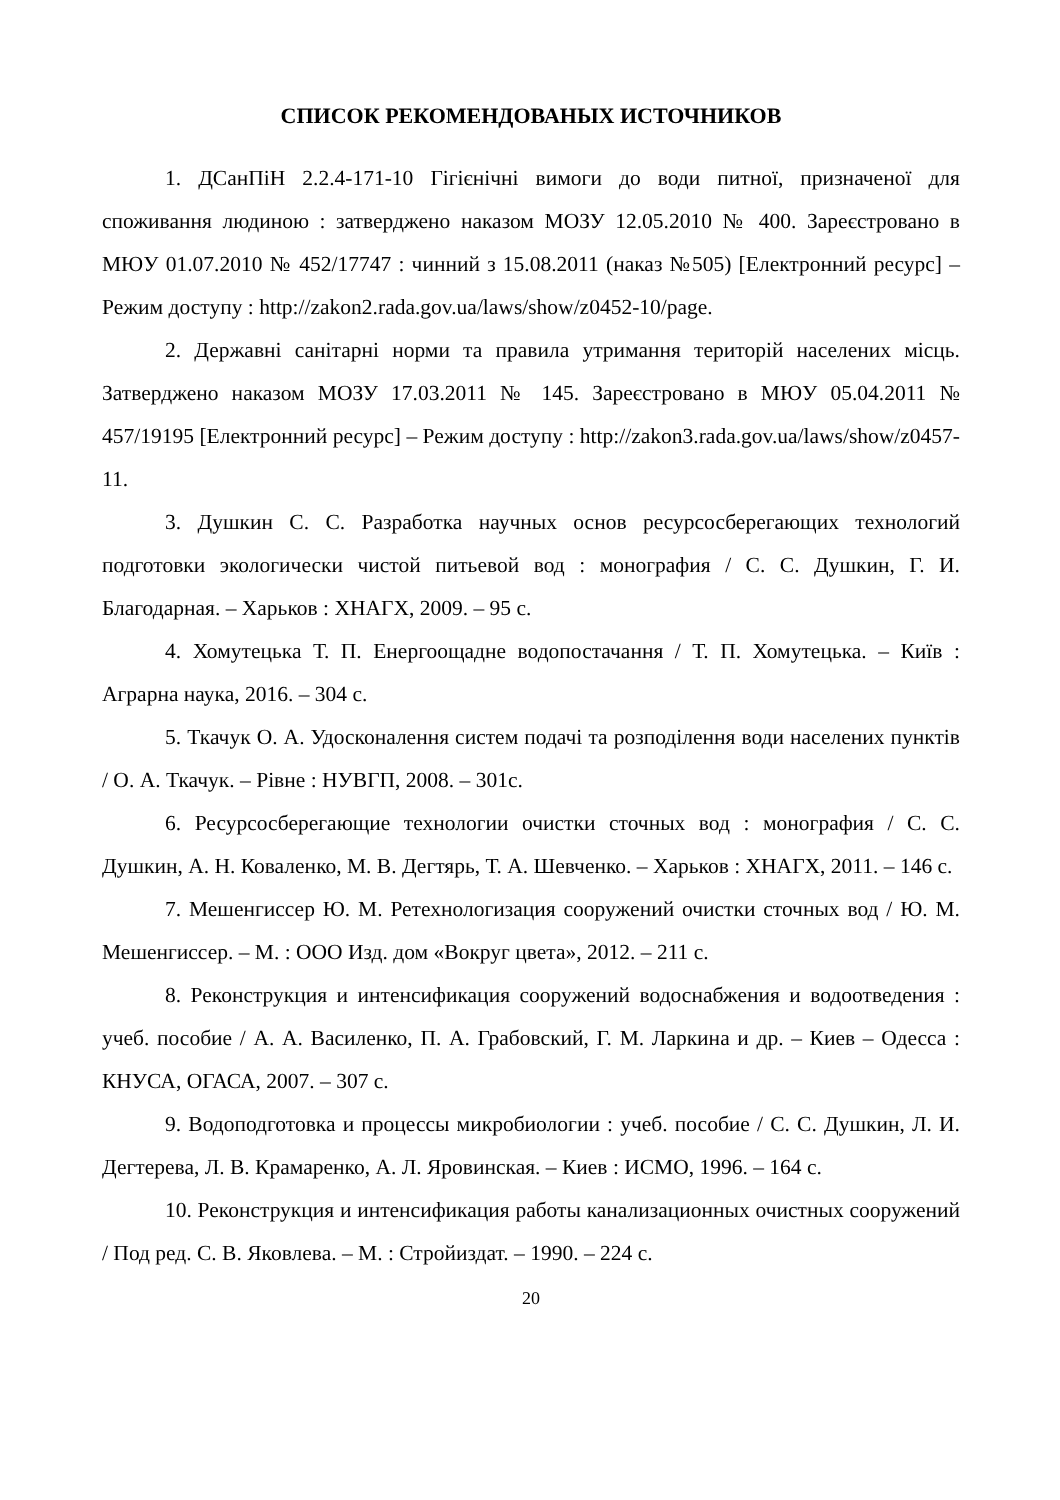СПИСОК РЕКОМЕНДОВАНЫХ ИСТОЧНИКОВ
1. ДСанПіН 2.2.4-171-10 Гігієнічні вимоги до води питної, призначеної для споживання людиною : затверджено наказом МОЗУ 12.05.2010 № 400. Зареєстровано в МЮУ 01.07.2010 № 452/17747 : чинний з 15.08.2011 (наказ №505) [Електронний ресурс] – Режим доступу : http://zakon2.rada.gov.ua/laws/show/z0452-10/page.
2. Державні санітарні норми та правила утримання територій населених місць. Затверджено наказом МОЗУ 17.03.2011 № 145. Зареєстровано в МЮУ 05.04.2011 № 457/19195 [Електронний ресурс] – Режим доступу : http://zakon3.rada.gov.ua/laws/show/z0457-11.
3. Душкин С. С. Разработка научных основ ресурсосберегающих технологий подготовки экологически чистой питьевой вод : монография / С. С. Душкин, Г. И. Благодарная. – Харьков : ХНАГХ, 2009. – 95 с.
4. Хомутецька Т. П. Енергоощадне водопостачання / Т. П. Хомутецька. – Київ : Аграрна наука, 2016. – 304 с.
5. Ткачук О. А. Удосконалення систем подачі та розподілення води населених пунктів / О. А. Ткачук. – Рівне : НУВГП, 2008. – 301с.
6. Ресурсосберегающие технологии очистки сточных вод : монография / С. С. Душкин, А. Н. Коваленко, М. В. Дегтярь, Т. А. Шевченко. – Харьков : ХНАГХ, 2011. – 146 с.
7. Мешенгиссер Ю. М. Ретехнологизация сооружений очистки сточных вод / Ю. М. Мешенгиссер. – М. : ООО Изд. дом «Вокруг цвета», 2012. – 211 с.
8. Реконструкция и интенсификация сооружений водоснабжения и водоотведения : учеб. пособие / А. А. Василенко, П. А. Грабовский, Г. М. Ларкина и др. – Киев – Одесса : КНУСА, ОГАСА, 2007. – 307 с.
9. Водоподготовка и процессы микробиологии : учеб. пособие / С. С. Душкин, Л. И. Дегтерева, Л. В. Крамаренко, А. Л. Яровинская. – Киев : ИСМО, 1996. – 164 с.
10. Реконструкция и интенсификация работы канализационных очистных сооружений / Под ред. С. В. Яковлева. – М. : Стройиздат. – 1990. – 224 с.
20